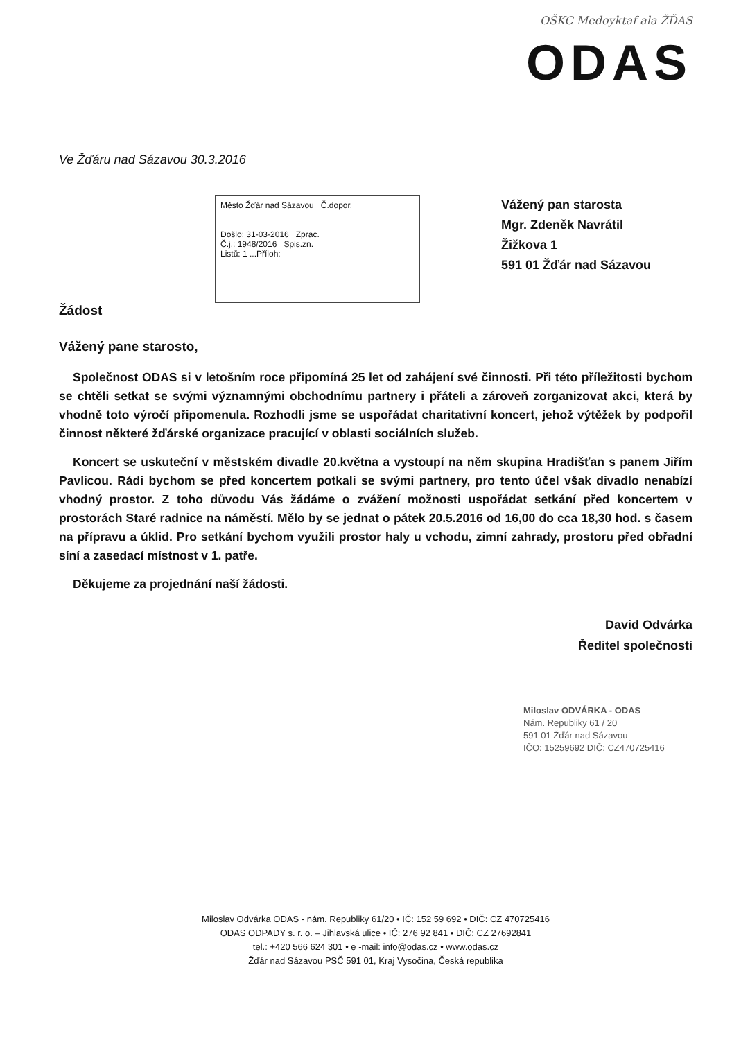OŠKC Medoyktaf ala ŽĎAS
ODAS
Ve Žďáru nad Sázavou 30.3.2016
Město Žďár nad Sázavou Č.dopor.
Došlo: 31-03-2016 Zprac.
Č.j.: 1948/2016 Spis.zn.
Listů: 1 ...Příloh:
Vážený pan starosta
Mgr. Zdeněk Navrátil
Žižkova 1
591 01 Žďár nad Sázavou
Žádost
Vážený pane starosto,
Společnost ODAS si v letošním roce připomíná 25 let od zahájení své činnosti. Při této příležitosti bychom se chtěli setkat se svými významnými obchodnímu partnery i přáteli a zároveň zorganizovat akci, která by vhodně toto výročí připomenula. Rozhodli jsme se uspořádat charitativní koncert, jehož výtěžek by podpořil činnost některé žďárské organizace pracující v oblasti sociálních služeb.
Koncert se uskuteční v městském divadle 20.května a vystoupí na něm skupina Hradišťan s panem Jiřím Pavlicou. Rádi bychom se před koncertem potkali se svými partnery, pro tento účel však divadlo nenabízí vhodný prostor. Z toho důvodu Vás žádáme o zvážení možnosti uspořádat setkání před koncertem v prostorách Staré radnice na náměstí. Mělo by se jednat o pátek 20.5.2016 od 16,00 do cca 18,30 hod. s časem na přípravu a úklid. Pro setkání bychom využili prostor haly u vchodu, zimní zahrady, prostoru před obřadní síní a zasedací místnost v 1. patře.
Děkujeme za projednání naší žádosti.
David Odvárka
Ředitel společnosti
Miloslav ODVÁRKA - ODAS
Nám. Republiky 61 / 20
591 01 Žďár nad Sázavou
IČO: 15259692 DIČ: CZ470725416
Miloslav Odvárka ODAS - nám. Republiky 61/20 • IČ: 152 59 692 • DIČ: CZ 470725416
ODAS ODPADY s. r. o. – Jihlavská ulice • IČ: 276 92 841 • DIČ: CZ 27692841
tel.: +420 566 624 301 • e -mail: info@odas.cz • www.odas.cz
Žďár nad Sázavou PSČ 591 01, Kraj Vysočina, Česká republika